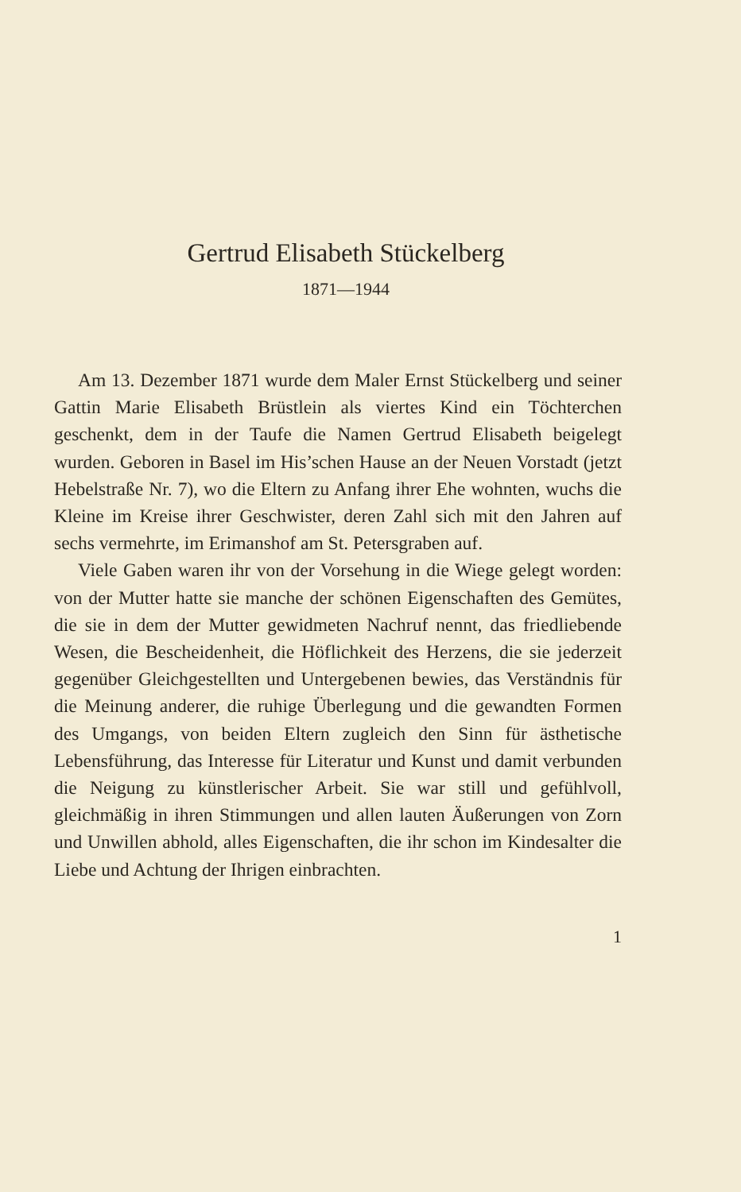Gertrud Elisabeth Stückelberg
1871—1944
Am 13. Dezember 1871 wurde dem Maler Ernst Stückelberg und seiner Gattin Marie Elisabeth Brüstlein als viertes Kind ein Töchterchen geschenkt, dem in der Taufe die Namen Gertrud Elisabeth beigelegt wurden. Geboren in Basel im His’schen Hause an der Neuen Vorstadt (jetzt Hebelstraße Nr. 7), wo die Eltern zu Anfang ihrer Ehe wohnten, wuchs die Kleine im Kreise ihrer Geschwister, deren Zahl sich mit den Jahren auf sechs vermehrte, im Erimanshof am St. Petersgraben auf.
Viele Gaben waren ihr von der Vorsehung in die Wiege gelegt worden: von der Mutter hatte sie manche der schönen Eigenschaften des Gemütes, die sie in dem der Mutter gewidmeten Nachruf nennt, das friedliebende Wesen, die Bescheidenheit, die Höflichkeit des Herzens, die sie jederzeit gegenüber Gleichgestellten und Untergebenen bewies, das Verständnis für die Meinung anderer, die ruhige Überlegung und die gewandten Formen des Umgangs, von beiden Eltern zugleich den Sinn für ästhetische Lebensführung, das Interesse für Literatur und Kunst und damit verbunden die Neigung zu künstlerischer Arbeit. Sie war still und gefühlvoll, gleichmäßig in ihren Stimmungen und allen lauten Äußerungen von Zorn und Unwillen abhold, alles Eigenschaften, die ihr schon im Kindesalter die Liebe und Achtung der Ihrigen einbrachten.
1